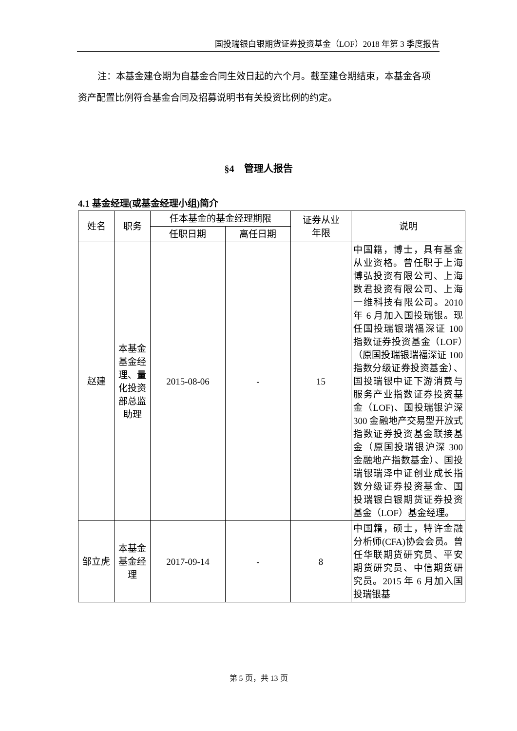国投瑞银白银期货证券投资基金（LOF）2018 年第 3 季度报告
注：本基金建仓期为自基金合同生效日起的六个月。截至建仓期结束，本基金各项资产配置比例符合基金合同及招募说明书有关投资比例的约定。
§4　管理人报告
4.1 基金经理(或基金经理小组)简介
| 姓名 | 职务 | 任本基金的基金经理期限 | | 证券从业 年限 | 说明 |
| --- | --- | --- | --- | --- | --- |
| | | 任职日期 | 离任日期 | | |
| 赵建 | 本基金基金经理、量化投资部总监助理 | 2015-08-06 | - | 15 | 中国籍，博士，具有基金从业资格。曾任职于上海博弘投资有限公司、上海数君投资有限公司、上海一维科技有限公司。2010 年 6 月加入国投瑞银。现任国投瑞银瑞福深证 100 指数证券投资基金（LOF）（原国投瑞银瑞福深证 100 指数分级证券投资基金）、国投瑞银中证下游消费与服务产业指数证券投资基金（LOF)、国投瑞银沪深 300 金融地产交易型开放式指数证券投资基金联接基金（原国投瑞银沪深 300 金融地产指数基金）、国投瑞银瑞泽中证创业成长指数分级证券投资基金、国投瑞银白银期货证券投资基金（LOF）基金经理。 |
| 邹立虎 | 本基金基金经理 | 2017-09-14 | - | 8 | 中国籍，硕士，特许金融分析师(CFA)协会会员。曾任华联期货研究员、平安期货研究员、中信期货研究员。2015 年 6 月加入国投瑞银基 |
第 5 页，共 13 页